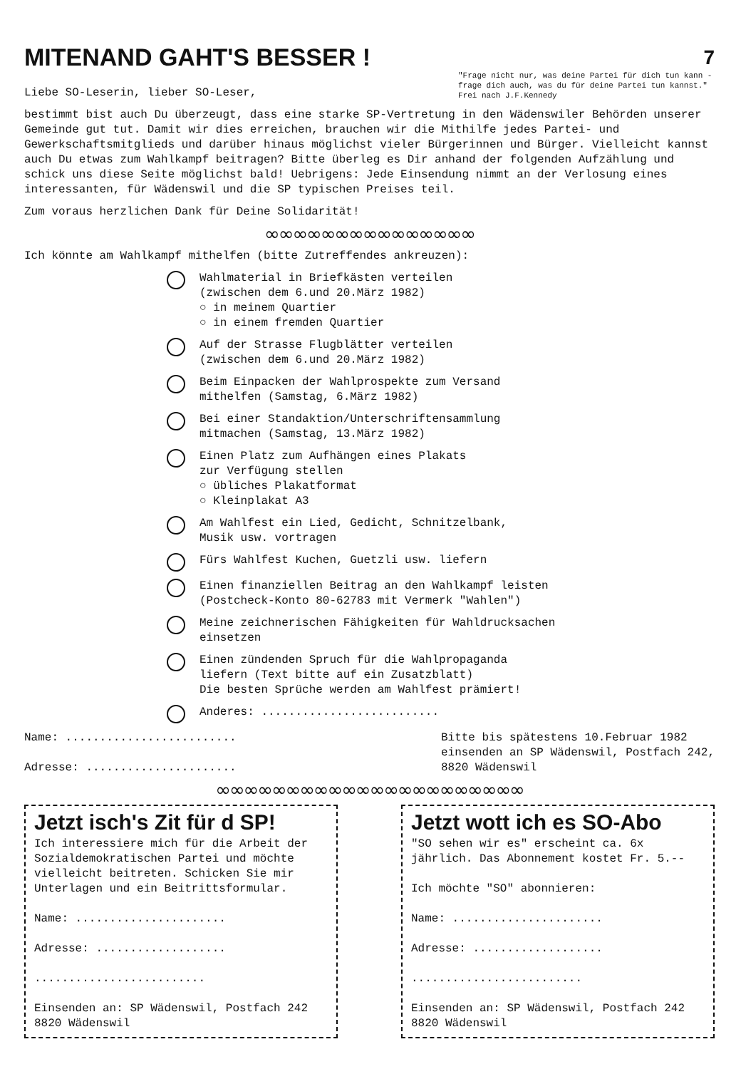MITENAND GAHT'S BESSER !
7
Liebe SO-Leserin, lieber SO-Leser,
"Frage nicht nur, was deine Partei für dich tun kann - frage dich auch, was du für deine Partei tun kannst." Frei nach J.F.Kennedy
bestimmt bist auch Du überzeugt, dass eine starke SP-Vertretung in den Wädenswiler Behörden unserer Gemeinde gut tut. Damit wir dies erreichen, brauchen wir die Mithilfe jedes Partei- und Gewerkschaftsmitglieds und darüber hinaus möglichst vieler Bürgerinnen und Bürger. Vielleicht kannst auch Du etwas zum Wahlkampf beitragen? Bitte überleg es Dir anhand der folgenden Aufzählung und schick uns diese Seite möglichst bald! Uebrigens: Jede Einsendung nimmt an der Verlosung eines interessanten, für Wädenswil und die SP typischen Preises teil.
Zum voraus herzlichen Dank für Deine Solidarität!
∞∞∞∞∞∞∞∞∞∞∞∞∞∞∞
Ich könnte am Wahlkampf mithelfen (bitte Zutreffendes ankreuzen):
Wahlmaterial in Briefkästen verteilen
(zwischen dem 6.und 20.März 1982)
○ in meinem Quartier
○ in einem fremden Quartier
Auf der Strasse Flugblätter verteilen
(zwischen dem 6.und 20.März 1982)
Beim Einpacken der Wahlprospekte zum Versand
mithelfen (Samstag, 6.März 1982)
Bei einer Standaktion/Unterschriftensammlung
mitmachen (Samstag, 13.März 1982)
Einen Platz zum Aufhängen eines Plakats
zur Verfügung stellen
○ übliches Plakatformat
○ Kleinplakat A3
Am Wahlfest ein Lied, Gedicht, Schnitzelbank,
Musik usw. vortragen
Fürs Wahlfest Kuchen, Guetzli usw. liefern
Einen finanziellen Beitrag an den Wahlkampf leisten
(Postcheck-Konto 80-62783 mit Vermerk "Wahlen")
Meine zeichnerischen Fähigkeiten für Wahldrucksachen
einsetzen
Einen zündenden Spruch für die Wahlpropaganda
liefern (Text bitte auf ein Zusatzblatt)
Die besten Sprüche werden am Wahlfest prämiert!
Anderes: ..........................
Name: .........................
Adresse: ......................
Bitte bis spätestens 10.Februar 1982
einsenden an SP Wädenswil, Postfach 242,
8820 Wädenswil
∞∞∞∞∞∞∞∞∞∞∞∞∞∞∞∞∞∞∞∞∞∞
Jetzt isch's Zit für d SP!
Ich interessiere mich für die Arbeit der Sozialdemokratischen Partei und möchte vielleicht beitreten. Schicken Sie mir Unterlagen und ein Beitrittsformular.
Name: ......................
Adresse: ...................
.........................
Einsenden an: SP Wädenswil, Postfach 242
8820 Wädenswil
Jetzt wott ich es SO-Abo
"SO sehen wir es" erscheint ca. 6x jährlich. Das Abonnement kostet Fr. 5.--
Ich möchte "SO" abonnieren:
Name: ......................
Adresse: ...................
.........................
Einsenden an: SP Wädenswil, Postfach 242
8820 Wädenswil